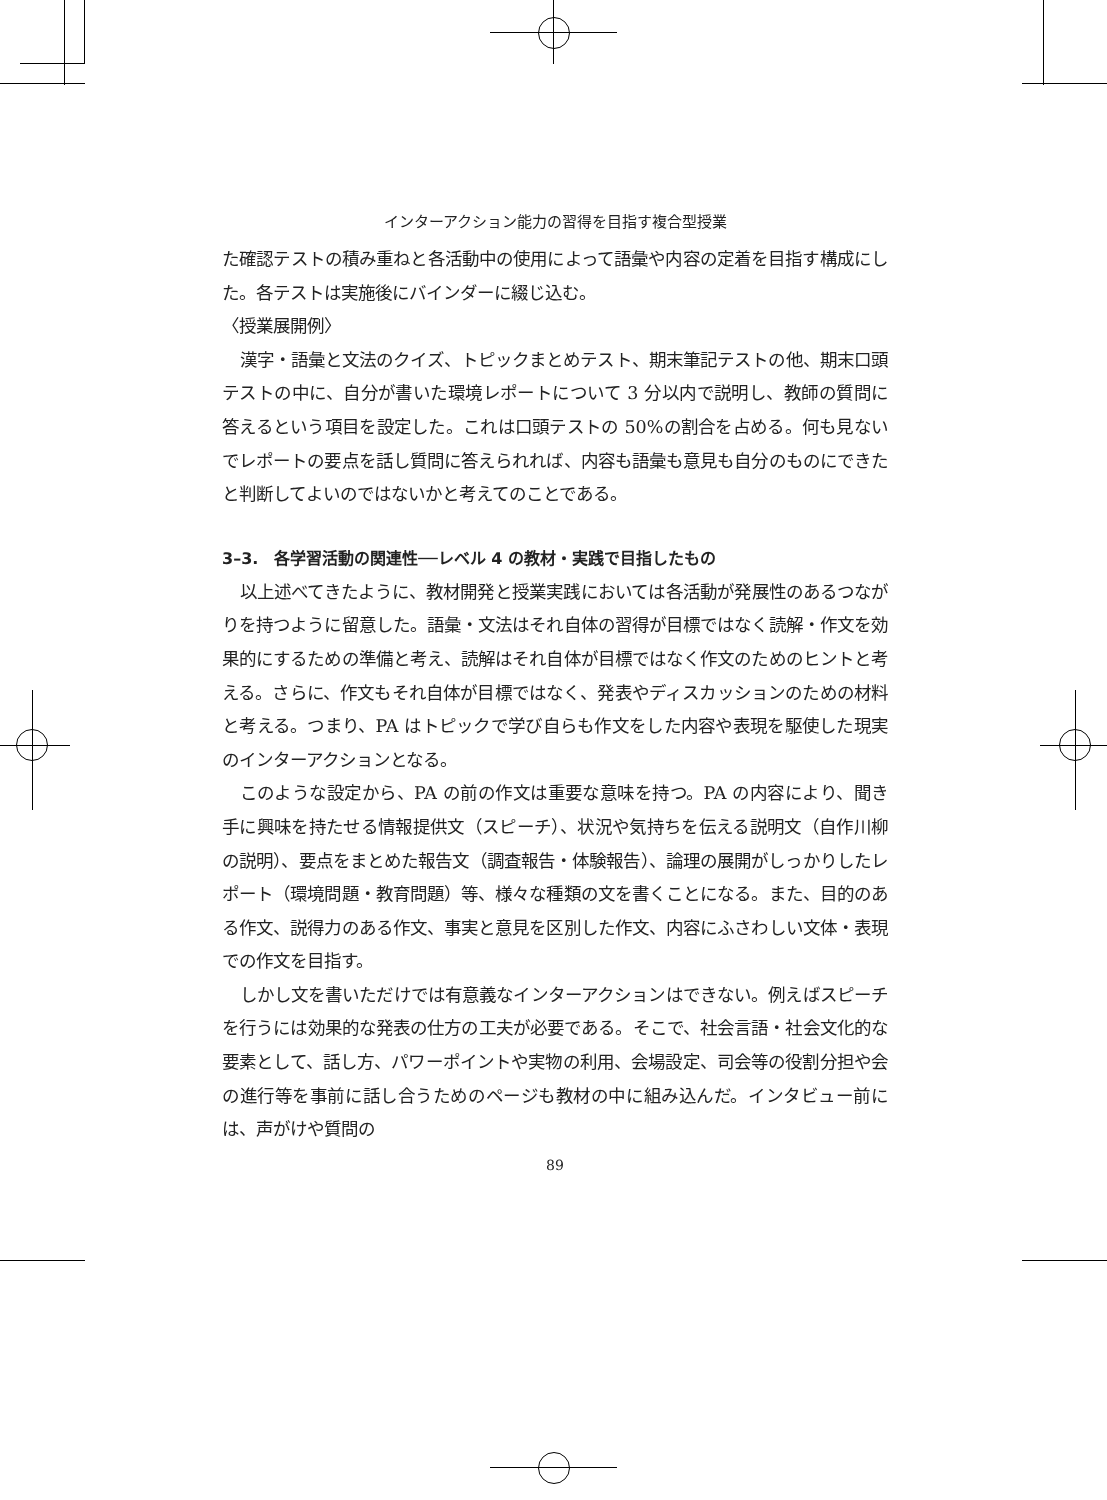インターアクション能力の習得を目指す複合型授業
た確認テストの積み重ねと各活動中の使用によって語彙や内容の定着を目指す構成にした。各テストは実施後にバインダーに綴じ込む。
〈授業展開例〉
漢字・語彙と文法のクイズ、トピックまとめテスト、期末筆記テストの他、期末口頭テストの中に、自分が書いた環境レポートについて 3 分以内で説明し、教師の質問に答えるという項目を設定した。これは口頭テストの 50%の割合を占める。何も見ないでレポートの要点を話し質問に答えられれば、内容も語彙も意見も自分のものにできたと判断してよいのではないかと考えてのことである。
3–3.　各学習活動の関連性──レベル 4 の教材・実践で目指したもの
以上述べてきたように、教材開発と授業実践においては各活動が発展性のあるつながりを持つように留意した。語彙・文法はそれ自体の習得が目標ではなく読解・作文を効果的にするための準備と考え、読解はそれ自体が目標ではなく作文のためのヒントと考える。さらに、作文もそれ自体が目標ではなく、発表やディスカッションのための材料と考える。つまり、PA はトピックで学び自らも作文をした内容や表現を駆使した現実のインターアクションとなる。
このような設定から、PA の前の作文は重要な意味を持つ。PA の内容により、聞き手に興味を持たせる情報提供文（スピーチ）、状況や気持ちを伝える説明文（自作川柳の説明）、要点をまとめた報告文（調査報告・体験報告）、論理の展開がしっかりしたレポート（環境問題・教育問題）等、様々な種類の文を書くことになる。また、目的のある作文、説得力のある作文、事実と意見を区別した作文、内容にふさわしい文体・表現での作文を目指す。
しかし文を書いただけでは有意義なインターアクションはできない。例えばスピーチを行うには効果的な発表の仕方の工夫が必要である。そこで、社会言語・社会文化的な要素として、話し方、パワーポイントや実物の利用、会場設定、司会等の役割分担や会の進行等を事前に話し合うためのページも教材の中に組み込んだ。インタビュー前には、声がけや質問の
89